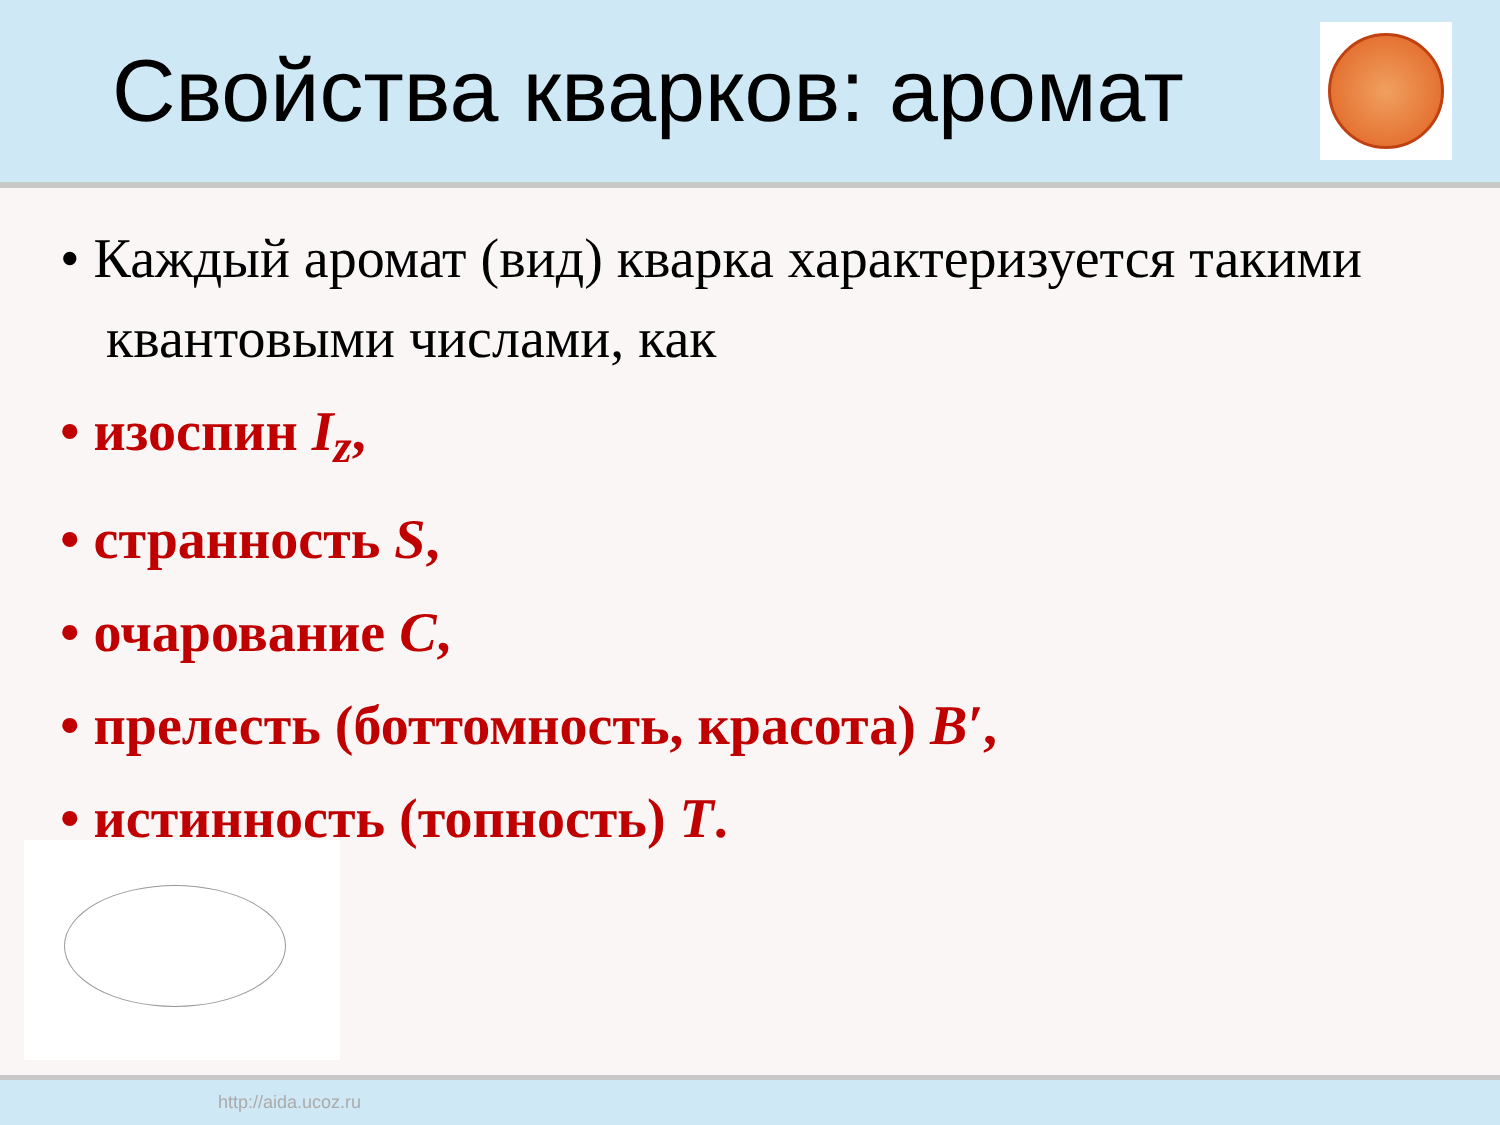Свойства кварков: аромат
• Каждый аромат (вид) кварка характеризуется такими квантовыми числами, как
• изоспин I<sub>z</sub>,
• странность S,
• очарование C,
• прелесть (боттомность, красота) B′,
• истинность (топность) T.
http://aida.ucoz.ru